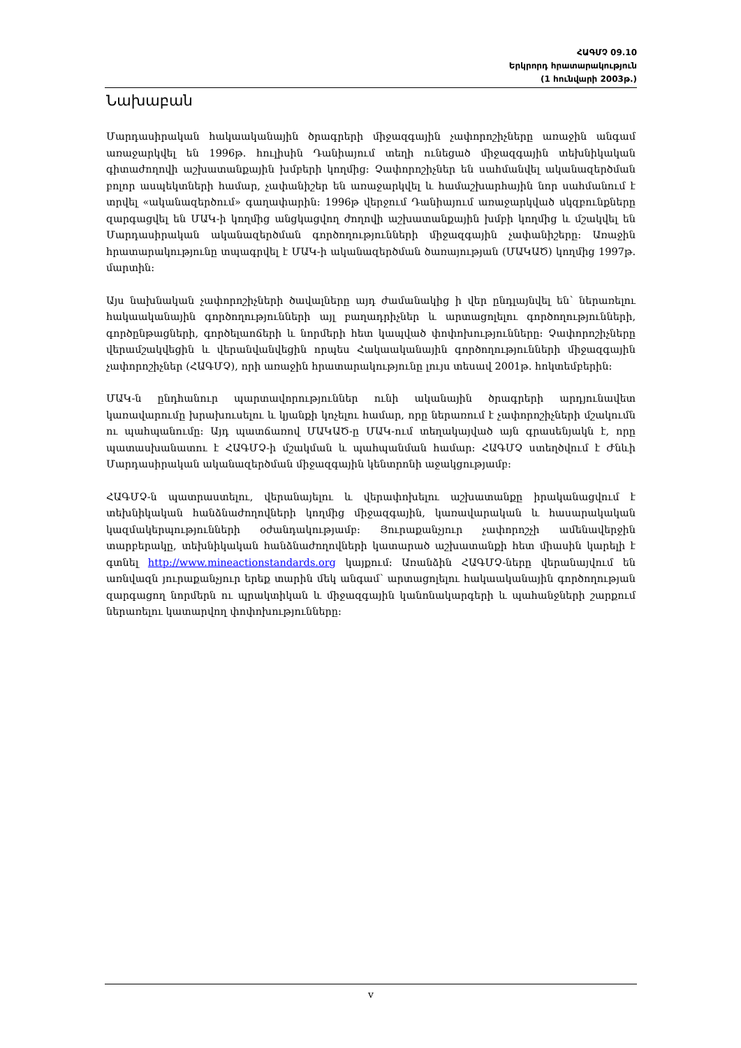ՀԱԳՄՉ 09.10
Երկրորդ հրատարակություն
(1 հունվարի 2003թ.)
Նախաբան
Մարդասիրական հակաականային ծրագրերի միջազգային չափորոշիչները առաջին անգամ առաջարկվել են 1996թ. հուլիսին Դանիայում տեղի ունեցած միջազգային տեխնիկական գիտաժողովի աշխատանքային խմբերի կողմից: Չափորոշիչներ են սահմանվել ականազերծման բոլոր ասպեկտների համար, չափանիշեր են առաջարկվել և համաշխարհային նոր սահմանում է տրվել «ականազերծում» գաղափարին: 1996թ վերջում Դանիայում առաջարկված սկզբունքները զարգացվել են ՄԱԿ-ի կողմից անցկացվող ժողովի աշխատանքային խմբի կողմից և մշակվել են Մարդասիրական ականազերծման գործողությունների միջազգային չափանիշերը: Առաջին հրատարակությունը տպագրվել է ՄԱԿ-ի ականազերծման ծառայության (ՄԱԿԱԾ) կողմից 1997թ. մարտին:
Այս նախնական չափորոշիչների ծավալները այդ ժամանակից ի վեր ընդլայնվել են՝ ներառելու հակաականային գործողությունների այլ բաղադրիչներ և արտացոլելու գործողությունների, գործընթացների, գործելաոճերի և նորմերի հետ կապված փոփոխությունները: Չափորոշիչները վերամշակվեցին և վերանվանվեցին որպես Հակաականային գործողությունների միջազգային չափորոշիչներ (ՀԱԳՄՉ), որի առաջին հրատարակությունը լույս տեսավ 2001թ. հոկտեմբերին:
ՄԱԿ-ն ընդհանուր պարտավորություններ ունի ականային ծրագրերի արդյունավետ կառավարումը խրախուսելու և կյանքի կոչելու համար, որը ներառում է չափորոշիչների մշակումն ու պահպանումը: Այդ պատճառով ՄԱԿԱԾ-ը ՄԱԿ-ում տեղակայված այն գրասենյակն է, որը պատասխանատու է ՀԱԳՄՉ-ի մշակման և պահպանման համար: ՀԱԳՄՉ ստեղծվում է Ժնևի Մարդասիրական ականազերծման միջազգային կենտրոնի աջակցությամբ:
ՀԱԳՄՉ-ն պատրաստելու, վերանայելու և վերափոխելու աշխատանքը իրականացվում է տեխնիկական հանձնաժողովների կողմից միջազգային, կառավարական և հասարակական կազմակերպությունների օժանդակությամբ: Յուրաքանչյուր չափորոշչի ամենավերջին տարբերակը, տեխնիկական հանձնաժողովների կատարած աշխատանքի հետ միասին կարելի է գտնել http://www.mineactionstandards.org կայքում: Առանձին ՀԱԳՄՉ-ները վերանայվում են առնվազն յուրաքանչյուր երեք տարին մեկ անգամ՝ արտացոլելու հակաականային գործողության զարգացող նորմերն ու պրակտիկան և միջազգային կանոնակարգերի և պահանջների շարքում ներառելու կատարվող փոփոխությունները:
v